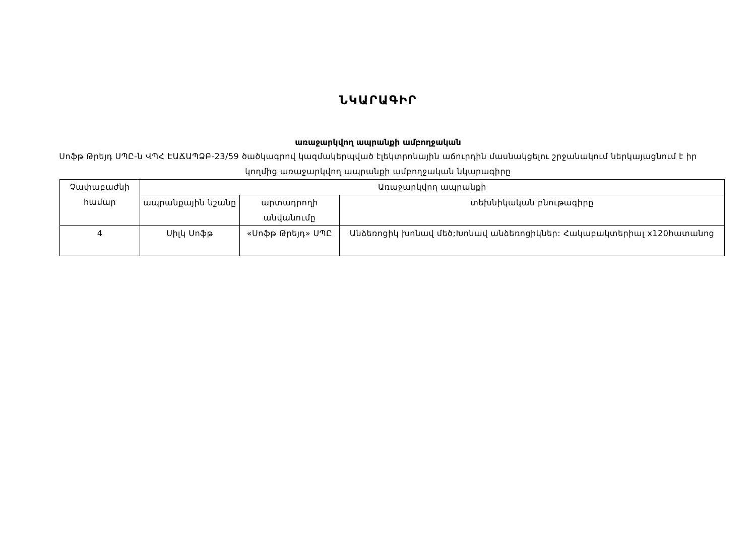ՆԿԱՐԱԳԻՐ
առաջարկվող ապրանքի ամբողջական
Սոֆթ Թրեյդ ՍՊԸ-ն ՎՊՀ ԷԱՃԱՊՁԲ-23/59 ծածկագրով կազմակերպված էլեկտրոնային աճուրդին մասնակցելու շրջանակում ներկայացնում է իր կողմից առաջարկվող ապրանքի ամբողջական նկարագիրը
| Չափաբաժնի համար | Առաջարկվող ապրանքի | | |
| --- | --- | --- | --- |
| | ապրանքային նշանը | արտադրողի անվանումը | տեխնիկական բնութագիրը |
| 4 | Սիլկ Սոֆթ | «Սոֆթ Թրեյդ» ՍՊԸ | Անձեռոցիկ խոնավ մեծ;Խոնավ անձեռոցիկներ: Հակաբակտերիալ x120հատանոց |